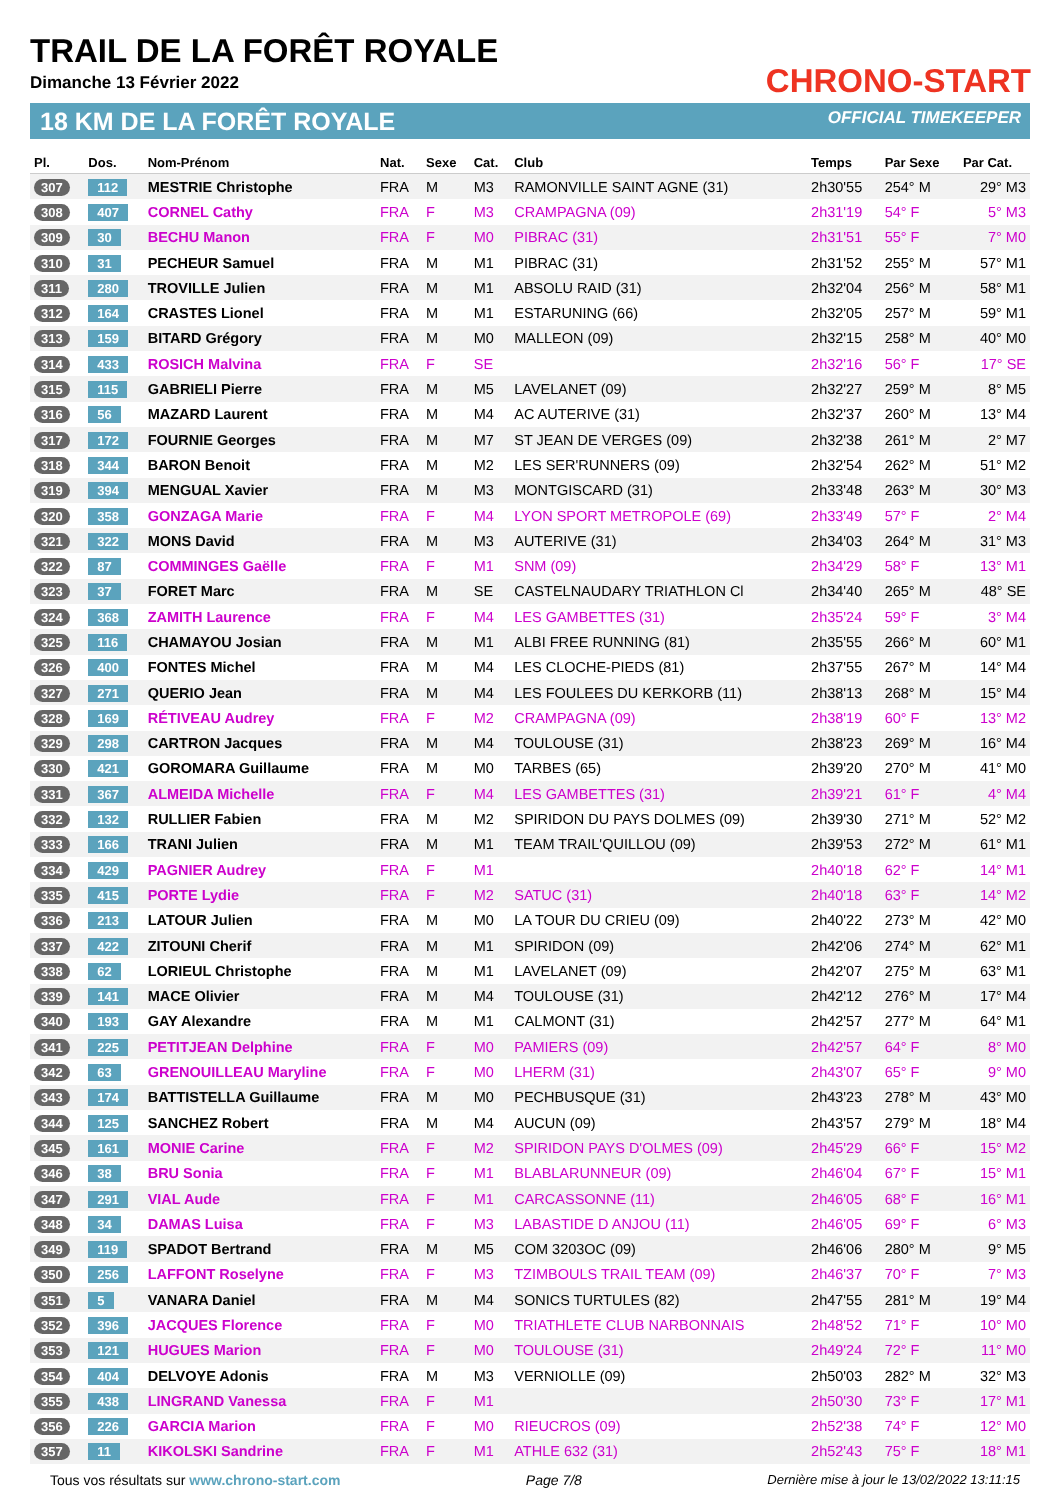TRAIL DE LA FORÊT ROYALE
Dimanche 13 Février 2022
18 KM DE LA FORÊT ROYALE
CHRONO-START
OFFICIAL TIMEKEEPER
| Pl. | Dos. | Nom-Prénom | Nat. | Sexe | Cat. | Club | Temps | Par Sexe | Par Cat. |
| --- | --- | --- | --- | --- | --- | --- | --- | --- | --- |
| 307 | 112 | MESTRIE Christophe | FRA | M | M3 | RAMONVILLE SAINT AGNE (31) | 2h30'55 | 254° M | 29° M3 |
| 308 | 407 | CORNEL Cathy | FRA | F | M3 | CRAMPAGNA (09) | 2h31'19 | 54° F | 5° M3 |
| 309 | 30 | BECHU Manon | FRA | F | M0 | PIBRAC (31) | 2h31'51 | 55° F | 7° M0 |
| 310 | 31 | PECHEUR Samuel | FRA | M | M1 | PIBRAC (31) | 2h31'52 | 255° M | 57° M1 |
| 311 | 280 | TROVILLE Julien | FRA | M | M1 | ABSOLU RAID (31) | 2h32'04 | 256° M | 58° M1 |
| 312 | 164 | CRASTES Lionel | FRA | M | M1 | ESTARUNING (66) | 2h32'05 | 257° M | 59° M1 |
| 313 | 159 | BITARD Grégory | FRA | M | M0 | MALLEON (09) | 2h32'15 | 258° M | 40° M0 |
| 314 | 433 | ROSICH Malvina | FRA | F | SE | | 2h32'16 | 56° F | 17° SE |
| 315 | 115 | GABRIELI Pierre | FRA | M | M5 | LAVELANET (09) | 2h32'27 | 259° M | 8° M5 |
| 316 | 56 | MAZARD Laurent | FRA | M | M4 | AC AUTERIVE (31) | 2h32'37 | 260° M | 13° M4 |
| 317 | 172 | FOURNIE Georges | FRA | M | M7 | ST JEAN DE VERGES (09) | 2h32'38 | 261° M | 2° M7 |
| 318 | 344 | BARON Benoit | FRA | M | M2 | LES SER'RUNNERS (09) | 2h32'54 | 262° M | 51° M2 |
| 319 | 394 | MENGUAL Xavier | FRA | M | M3 | MONTGISCARD (31) | 2h33'48 | 263° M | 30° M3 |
| 320 | 358 | GONZAGA Marie | FRA | F | M4 | LYON SPORT METROPOLE (69) | 2h33'49 | 57° F | 2° M4 |
| 321 | 322 | MONS David | FRA | M | M3 | AUTERIVE (31) | 2h34'03 | 264° M | 31° M3 |
| 322 | 87 | COMMINGES Gaëlle | FRA | F | M1 | SNM (09) | 2h34'29 | 58° F | 13° M1 |
| 323 | 37 | FORET Marc | FRA | M | SE | CASTELNAUDARY TRIATHLON Cl | 2h34'40 | 265° M | 48° SE |
| 324 | 368 | ZAMITH Laurence | FRA | F | M4 | LES GAMBETTES (31) | 2h35'24 | 59° F | 3° M4 |
| 325 | 116 | CHAMAYOU Josian | FRA | M | M1 | ALBI FREE RUNNING (81) | 2h35'55 | 266° M | 60° M1 |
| 326 | 400 | FONTES Michel | FRA | M | M4 | LES CLOCHE-PIEDS (81) | 2h37'55 | 267° M | 14° M4 |
| 327 | 271 | QUERIO Jean | FRA | M | M4 | LES FOULEES DU KERKORB (11) | 2h38'13 | 268° M | 15° M4 |
| 328 | 169 | RÉTIVEAU Audrey | FRA | F | M2 | CRAMPAGNA (09) | 2h38'19 | 60° F | 13° M2 |
| 329 | 298 | CARTRON Jacques | FRA | M | M4 | TOULOUSE (31) | 2h38'23 | 269° M | 16° M4 |
| 330 | 421 | GOROMARA Guillaume | FRA | M | M0 | TARBES (65) | 2h39'20 | 270° M | 41° M0 |
| 331 | 367 | ALMEIDA Michelle | FRA | F | M4 | LES GAMBETTES (31) | 2h39'21 | 61° F | 4° M4 |
| 332 | 132 | RULLIER Fabien | FRA | M | M2 | SPIRIDON DU PAYS DOLMES (09) | 2h39'30 | 271° M | 52° M2 |
| 333 | 166 | TRANI Julien | FRA | M | M1 | TEAM TRAIL'QUILLOU (09) | 2h39'53 | 272° M | 61° M1 |
| 334 | 429 | PAGNIER Audrey | FRA | F | M1 | | 2h40'18 | 62° F | 14° M1 |
| 335 | 415 | PORTE Lydie | FRA | F | M2 | SATUC (31) | 2h40'18 | 63° F | 14° M2 |
| 336 | 213 | LATOUR Julien | FRA | M | M0 | LA TOUR DU CRIEU (09) | 2h40'22 | 273° M | 42° M0 |
| 337 | 422 | ZITOUNI Cherif | FRA | M | M1 | SPIRIDON (09) | 2h42'06 | 274° M | 62° M1 |
| 338 | 62 | LORIEUL Christophe | FRA | M | M1 | LAVELANET (09) | 2h42'07 | 275° M | 63° M1 |
| 339 | 141 | MACE Olivier | FRA | M | M4 | TOULOUSE (31) | 2h42'12 | 276° M | 17° M4 |
| 340 | 193 | GAY Alexandre | FRA | M | M1 | CALMONT (31) | 2h42'57 | 277° M | 64° M1 |
| 341 | 225 | PETITJEAN Delphine | FRA | F | M0 | PAMIERS (09) | 2h42'57 | 64° F | 8° M0 |
| 342 | 63 | GRENOUILLEAU Maryline | FRA | F | M0 | LHERM (31) | 2h43'07 | 65° F | 9° M0 |
| 343 | 174 | BATTISTELLA Guillaume | FRA | M | M0 | PECHBUSQUE (31) | 2h43'23 | 278° M | 43° M0 |
| 344 | 125 | SANCHEZ Robert | FRA | M | M4 | AUCUN (09) | 2h43'57 | 279° M | 18° M4 |
| 345 | 161 | MONIE Carine | FRA | F | M2 | SPIRIDON PAYS D'OLMES (09) | 2h45'29 | 66° F | 15° M2 |
| 346 | 38 | BRU Sonia | FRA | F | M1 | BLABLARUNNEUR (09) | 2h46'04 | 67° F | 15° M1 |
| 347 | 291 | VIAL Aude | FRA | F | M1 | CARCASSONNE (11) | 2h46'05 | 68° F | 16° M1 |
| 348 | 34 | DAMAS Luisa | FRA | F | M3 | LABASTIDE D ANJOU (11) | 2h46'05 | 69° F | 6° M3 |
| 349 | 119 | SPADOT Bertrand | FRA | M | M5 | COM 3203OC (09) | 2h46'06 | 280° M | 9° M5 |
| 350 | 256 | LAFFONT Roselyne | FRA | F | M3 | TZIMBOULS TRAIL TEAM (09) | 2h46'37 | 70° F | 7° M3 |
| 351 | 5 | VANARA Daniel | FRA | M | M4 | SONICS TURTULES (82) | 2h47'55 | 281° M | 19° M4 |
| 352 | 396 | JACQUES Florence | FRA | F | M0 | TRIATHLETE CLUB NARBONNAIS | 2h48'52 | 71° F | 10° M0 |
| 353 | 121 | HUGUES Marion | FRA | F | M0 | TOULOUSE (31) | 2h49'24 | 72° F | 11° M0 |
| 354 | 404 | DELVOYE Adonis | FRA | M | M3 | VERNIOLLE (09) | 2h50'03 | 282° M | 32° M3 |
| 355 | 438 | LINGRAND Vanessa | FRA | F | M1 | | 2h50'30 | 73° F | 17° M1 |
| 356 | 226 | GARCIA Marion | FRA | F | M0 | RIEUCROS (09) | 2h52'38 | 74° F | 12° M0 |
| 357 | 11 | KIKOLSKI Sandrine | FRA | F | M1 | ATHLE 632 (31) | 2h52'43 | 75° F | 18° M1 |
Tous vos résultats sur www.chrono-start.com Page 7/8 Dernière mise à jour le 13/02/2022 13:11:15